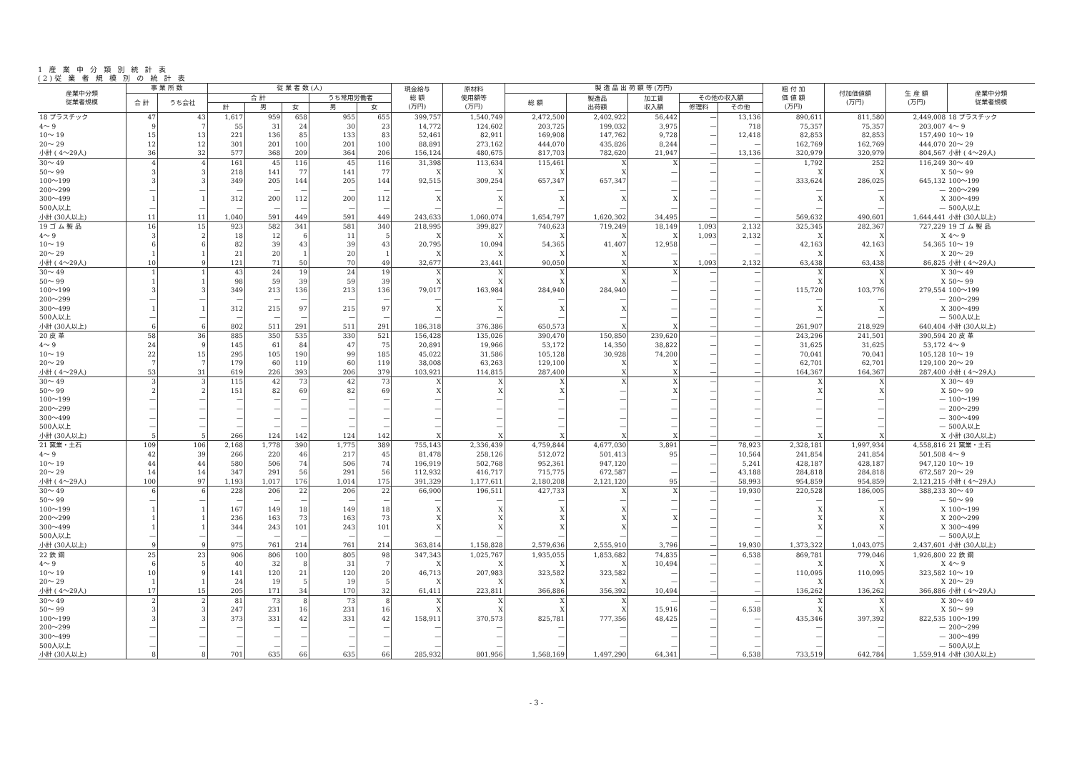1 産 業 中 分 類 別 統 計 表
(2)従 業 者 規 模 別 の 統 計 表
| 産業中分類 従業者規模 | 事 業 所 数 | | 従 業 者 数 (人) | | | | | 現金給与 総 額 (万円) | 原材料 使用額等 (万円) | 製 造 品 出 荷 額 等 (万円) | | | | | 粗 付 加 価 値 額 (万円) | 付加価値額 (万円) | 生 産 額 (万円) | 産業中分類 従業者規模 |
| --- | --- | --- | --- | --- | --- | --- | --- | --- | --- | --- | --- | --- | --- | --- | --- | --- | --- | --- |
| | 合 計 | うち会社 | 合 計 | | | うち常用労働者 | | | | 総 額 | 製造品 出荷額 | 加工賃 収入額 | その他の収入額 | | | | | |
| | | | 計 | 男 | 女 | 男 | 女 | | | | | | 修理料 | その他 | | | | |
| 18 プラスチック | 47 | 43 | 1,617 | 959 | 658 | 955 | 655 | 399,757 | 1,540,749 | 2,472,500 | 2,402,922 | 56,442 | — | 13,136 | 890,611 | 811,580 | 2,449,008 | 18 プラスチック |
| 4～ 9 | 9 | 7 | 55 | 31 | 24 | 30 | 23 | 14,772 | 124,602 | 203,725 | 199,032 | 3,975 | — | 718 | 75,357 | 75,357 | 203,007 | 4～ 9 |
| 10～ 19 | 15 | 13 | 221 | 136 | 85 | 133 | 83 | 52,461 | 82,911 | 169,908 | 147,762 | 9,728 | — | 12,418 | 82,853 | 82,853 | 157,490 | 10～ 19 |
| 20～ 29 | 12 | 12 | 301 | 201 | 100 | 201 | 100 | 88,891 | 273,162 | 444,070 | 435,826 | 8,244 | — | — | 162,769 | 162,769 | 444,070 | 20～ 29 |
| 小計 ( 4～29人) | 36 | 32 | 577 | 368 | 209 | 364 | 206 | 156,124 | 480,675 | 817,703 | 782,620 | 21,947 | — | 13,136 | 320,979 | 320,979 | 804,567 | 小計 ( 4～29人) |
| 30～ 49 | 4 | 4 | 161 | 45 | 116 | 45 | 116 | 31,398 | 113,634 | 115,461 | X | X | — | — | 1,792 | 252 | 116,249 | 30～ 49 |
| 50～ 99 | 3 | 3 | 218 | 141 | 77 | 141 | 77 | X | X | X | X | — | — | — | X | X | X | 50～ 99 |
| 100～199 | 3 | 3 | 349 | 205 | 144 | 205 | 144 | 92,515 | 309,254 | 657,347 | 657,347 | — | — | — | 333,624 | 286,025 | 645,132 | 100～199 |
| 200～299 | — | — | — | — | — | — | — | — | — | — | — | — | — | — | — | — | — | 200～299 |
| 300～499 | 1 | 1 | 312 | 200 | 112 | 200 | 112 | X | X | X | X | X | — | — | X | X | X | 300～499 |
| 500人以上 | — | — | — | — | — | — | — | — | — | — | — | — | — | — | — | — | — | 500人以上 |
| 小計 (30人以上) | 11 | 11 | 1,040 | 591 | 449 | 591 | 449 | 243,633 | 1,060,074 | 1,654,797 | 1,620,302 | 34,495 | — | — | 569,632 | 490,601 | 1,644,441 | 小計 (30人以上) |
| 19 ゴ ム 製 品 | 16 | 15 | 923 | 582 | 341 | 581 | 340 | 218,995 | 399,827 | 740,623 | 719,249 | 18,149 | 1,093 | 2,132 | 325,345 | 282,367 | 727,229 | 19 ゴ ム 製 品 |
| 4～ 9 | 3 | 2 | 18 | 12 | 6 | 11 | 5 | X | X | X | X | X | 1,093 | 2,132 | X | X | X | 4～ 9 |
| 10～ 19 | 6 | 6 | 82 | 39 | 43 | 39 | 43 | 20,795 | 10,094 | 54,365 | 41,407 | 12,958 | — | — | 42,163 | 42,163 | 54,365 | 10～ 19 |
| 20～ 29 | 1 | 1 | 21 | 20 | 1 | 20 | 1 | X | X | X | X | — | — | — | X | X | X | 20～ 29 |
| 小計 ( 4～29人) | 10 | 9 | 121 | 71 | 50 | 70 | 49 | 32,677 | 23,441 | 90,050 | X | X | 1,093 | 2,132 | 63,438 | 63,438 | 86,825 | 小計 ( 4～29人) |
| 30～ 49 | 1 | 1 | 43 | 24 | 19 | 24 | 19 | X | X | X | X | X | — | — | X | X | X | 30～ 49 |
| 50～ 99 | 1 | 1 | 98 | 59 | 39 | 59 | 39 | X | X | X | X | — | — | — | X | X | X | 50～ 99 |
| 100～199 | 3 | 3 | 349 | 213 | 136 | 213 | 136 | 79,017 | 163,984 | 284,940 | 284,940 | — | — | — | 115,720 | 103,776 | 279,554 | 100～199 |
| 200～299 | — | — | — | — | — | — | — | — | — | — | — | — | — | — | — | — | — | 200～299 |
| 300～499 | 1 | 1 | 312 | 215 | 97 | 215 | 97 | X | X | X | X | — | — | — | X | X | X | 300～499 |
| 500人以上 | — | — | — | — | — | — | — | — | — | — | — | — | — | — | — | — | — | 500人以上 |
| 小計 (30人以上) | 6 | 6 | 802 | 511 | 291 | 511 | 291 | 186,318 | 376,386 | 650,573 | X | X | — | — | 261,907 | 218,929 | 640,404 | 小計 (30人以上) |
| 20 皮 革 | 58 | 36 | 885 | 350 | 535 | 330 | 521 | 156,428 | 135,026 | 390,470 | 150,850 | 239,620 | — | — | 243,296 | 241,501 | 390,594 | 20 皮 革 |
| 4～ 9 | 24 | 9 | 145 | 61 | 84 | 47 | 75 | 20,891 | 19,966 | 53,172 | 14,350 | 38,822 | — | — | 31,625 | 31,625 | 53,172 | 4～ 9 |
| 10～ 19 | 22 | 15 | 295 | 105 | 190 | 99 | 185 | 45,022 | 31,586 | 105,128 | 30,928 | 74,200 | — | — | 70,041 | 70,041 | 105,128 | 10～ 19 |
| 20～ 29 | 7 | 7 | 179 | 60 | 119 | 60 | 119 | 38,008 | 63,263 | 129,100 | X | X | — | — | 62,701 | 62,701 | 129,100 | 20～ 29 |
| 小計 ( 4～29人) | 53 | 31 | 619 | 226 | 393 | 206 | 379 | 103,921 | 114,815 | 287,400 | X | X | — | — | 164,367 | 164,367 | 287,400 | 小計 ( 4～29人) |
| 30～ 49 | 3 | 3 | 115 | 42 | 73 | 42 | 73 | X | X | X | X | X | — | — | X | X | X | 30～ 49 |
| 50～ 99 | 2 | 2 | 151 | 82 | 69 | 82 | 69 | X | X | X | — | X | — | — | X | X | X | 50～ 99 |
| 100～199 | — | — | — | — | — | — | — | — | — | — | — | — | — | — | — | — | — | 100～199 |
| 200～299 | — | — | — | — | — | — | — | — | — | — | — | — | — | — | — | — | — | 200～299 |
| 300～499 | — | — | — | — | — | — | — | — | — | — | — | — | — | — | — | — | — | 300～499 |
| 500人以上 | — | — | — | — | — | — | — | — | — | — | — | — | — | — | — | — | — | 500人以上 |
| 小計 (30人以上) | 5 | 5 | 266 | 124 | 142 | 124 | 142 | X | X | X | X | X | — | — | X | X | X | 小計 (30人以上) |
| 21 窯業・土石 | 109 | 106 | 2,168 | 1,778 | 390 | 1,775 | 389 | 755,143 | 2,336,439 | 4,759,844 | 4,677,030 | 3,891 | — | 78,923 | 2,328,181 | 1,997,934 | 4,558,816 | 21 窯業・土石 |
| 4～ 9 | 42 | 39 | 266 | 220 | 46 | 217 | 45 | 81,478 | 258,126 | 512,072 | 501,413 | 95 | — | 10,564 | 241,854 | 241,854 | 501,508 | 4～ 9 |
| 10～ 19 | 44 | 44 | 580 | 506 | 74 | 506 | 74 | 196,919 | 502,768 | 952,361 | 947,120 | — | — | 5,241 | 428,187 | 428,187 | 947,120 | 10～ 19 |
| 20～ 29 | 14 | 14 | 347 | 291 | 56 | 291 | 56 | 112,932 | 416,717 | 715,775 | 672,587 | — | — | 43,188 | 284,818 | 284,818 | 672,587 | 20～ 29 |
| 小計 ( 4～29人) | 100 | 97 | 1,193 | 1,017 | 176 | 1,014 | 175 | 391,329 | 1,177,611 | 2,180,208 | 2,121,120 | 95 | — | 58,993 | 954,859 | 954,859 | 2,121,215 | 小計 ( 4～29人) |
| 30～ 49 | 6 | 6 | 228 | 206 | 22 | 206 | 22 | 66,900 | 196,511 | 427,733 | X | X | — | 19,930 | 220,528 | 186,005 | 388,233 | 30～ 49 |
| 50～ 99 | — | — | — | — | — | — | — | — | — | — | — | — | — | — | — | — | — | 50～ 99 |
| 100～199 | 1 | 1 | 167 | 149 | 18 | 149 | 18 | X | X | X | X | — | — | — | X | X | X | 100～199 |
| 200～299 | 1 | 1 | 236 | 163 | 73 | 163 | 73 | X | X | X | X | X | — | — | X | X | X | 200～299 |
| 300～499 | 1 | 1 | 344 | 243 | 101 | 243 | 101 | X | X | X | X | — | — | — | X | X | X | 300～499 |
| 500人以上 | — | — | — | — | — | — | — | — | — | — | — | — | — | — | — | — | — | 500人以上 |
| 小計 (30人以上) | 9 | 9 | 975 | 761 | 214 | 761 | 214 | 363,814 | 1,158,828 | 2,579,636 | 2,555,910 | 3,796 | — | 19,930 | 1,373,322 | 1,043,075 | 2,437,601 | 小計 (30人以上) |
| 22 鉄 鋼 | 25 | 23 | 906 | 806 | 100 | 805 | 98 | 347,343 | 1,025,767 | 1,935,055 | 1,853,682 | 74,835 | — | 6,538 | 869,781 | 779,046 | 1,926,800 | 22 鉄 鋼 |
| 4～ 9 | 6 | 5 | 40 | 32 | 8 | 31 | 7 | X | X | X | X | 10,494 | — | — | X | X | X | 4～ 9 |
| 10～ 19 | 10 | 9 | 141 | 120 | 21 | 120 | 20 | 46,713 | 207,983 | 323,582 | 323,582 | — | — | — | 110,095 | 110,095 | 323,582 | 10～ 19 |
| 20～ 29 | 1 | 1 | 24 | 19 | 5 | 19 | 5 | X | X | X | X | — | — | — | X | X | X | 20～ 29 |
| 小計 ( 4～29人) | 17 | 15 | 205 | 171 | 34 | 170 | 32 | 61,411 | 223,811 | 366,886 | 356,392 | 10,494 | — | — | 136,262 | 136,262 | 366,886 | 小計 ( 4～29人) |
| 30～ 49 | 2 | 2 | 81 | 73 | 8 | 73 | 8 | X | X | X | X | — | — | — | X | X | X | 30～ 49 |
| 50～ 99 | 3 | 3 | 247 | 231 | 16 | 231 | 16 | X | X | X | X | 15,916 | — | 6,538 | X | X | X | 50～ 99 |
| 100～199 | 3 | 3 | 373 | 331 | 42 | 331 | 42 | 158,911 | 370,573 | 825,781 | 777,356 | 48,425 | — | — | 435,346 | 397,392 | 822,535 | 100～199 |
| 200～299 | — | — | — | — | — | — | — | — | — | — | — | — | — | — | — | — | — | 200～299 |
| 300～499 | — | — | — | — | — | — | — | — | — | — | — | — | — | — | — | — | — | 300～499 |
| 500人以上 | — | — | — | — | — | — | — | — | — | — | — | — | — | — | — | — | — | 500人以上 |
| 小計 (30人以上) | 8 | 8 | 701 | 635 | 66 | 635 | 66 | 285,932 | 801,956 | 1,568,169 | 1,497,290 | 64,341 | — | 6,538 | 733,519 | 642,784 | 1,559,914 | 小計 (30人以上) |
- 3 -